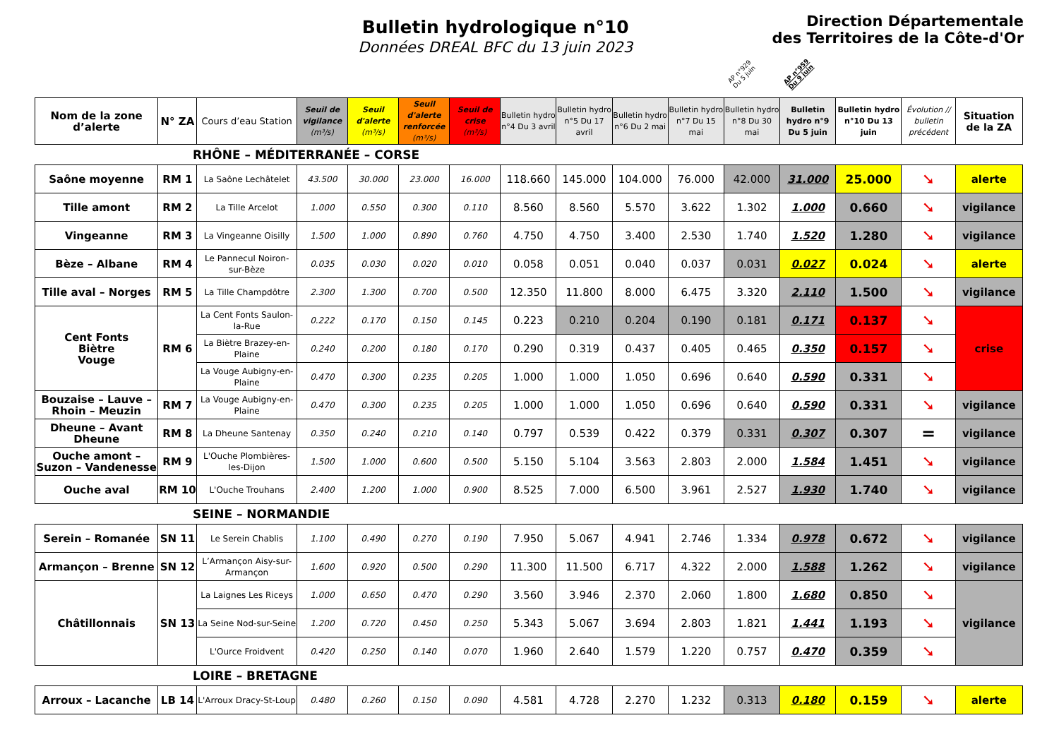Bulletin hydrologique n°10
Données DREAL BFC du 13 juin 2023
Direction Départementale
des Territoires de la Côte-d'Or
AP n°929
Du 5 juin
AP n°959
Du 9 juin
| Nom de la zone d’alerte | N° ZA | Cours d’eau Station | Seuil de vigilance (m³/s) | Seuil d'alerte (m³/s) | Seuil d'alerte renforcée (m³/s) | Seuil de crise (m³/s) | Bulletin hydro n°4 Du 3 avril | Bulletin hydro n°5 Du 17 avril | Bulletin hydro n°6 Du 2 mai | Bulletin hydro n°7 Du 15 mai | Bulletin hydro n°8 Du 30 mai | Bulletin hydro n°9 Du 5 juin | Bulletin hydro n°10 Du 13 juin | Évolution // bulletin précédent | Situation de la ZA |
| --- | --- | --- | --- | --- | --- | --- | --- | --- | --- | --- | --- | --- | --- | --- | --- |
RHÔNE – MÉDITERRANÉE – CORSE
| Saône moyenne | RM 1 | La Saône Lechâtelet | 43.500 | 30.000 | 23.000 | 16.000 | 118.660 | 145.000 | 104.000 | 76.000 | 42.000 | 31.000 | 25.000 | ➘ | alerte |
| Tille amont | RM 2 | La Tille Arcelot | 1.000 | 0.550 | 0.300 | 0.110 | 8.560 | 8.560 | 5.570 | 3.622 | 1.302 | 1.000 | 0.660 | ➘ | vigilance |
| Vingeanne | RM 3 | La Vingeanne Oisilly | 1.500 | 1.000 | 0.890 | 0.760 | 4.750 | 4.750 | 3.400 | 2.530 | 1.740 | 1.520 | 1.280 | ➘ | vigilance |
| Bèze – Albane | RM 4 | Le Pannecul Noiron-sur-Bèze | 0.035 | 0.030 | 0.020 | 0.010 | 0.058 | 0.051 | 0.040 | 0.037 | 0.031 | 0.027 | 0.024 | ➘ | alerte |
| Tille aval – Norges | RM 5 | La Tille Champdôtre | 2.300 | 1.300 | 0.700 | 0.500 | 12.350 | 11.800 | 8.000 | 6.475 | 3.320 | 2.110 | 1.500 | ➘ | vigilance |
| Cent Fonts Biètre Vouge | RM 6 | La Cent Fonts Saulon-la-Rue | 0.222 | 0.170 | 0.150 | 0.145 | 0.223 | 0.210 | 0.204 | 0.190 | 0.181 | 0.171 | 0.137 | ➘ | crise |
| | | La Biètre Brazey-en-Plaine | 0.240 | 0.200 | 0.180 | 0.170 | 0.290 | 0.319 | 0.437 | 0.405 | 0.465 | 0.350 | 0.157 | ➘ | |
| | | La Vouge Aubigny-en-Plaine | 0.470 | 0.300 | 0.235 | 0.205 | 1.000 | 1.000 | 1.050 | 0.696 | 0.640 | 0.590 | 0.331 | ➘ | |
| Bouzaise – Lauve – Rhoin – Meuzin | RM 7 | La Vouge Aubigny-en-Plaine | 0.470 | 0.300 | 0.235 | 0.205 | 1.000 | 1.000 | 1.050 | 0.696 | 0.640 | 0.590 | 0.331 | ➘ | vigilance |
| Dheune – Avant Dheune | RM 8 | La Dheune Santenay | 0.350 | 0.240 | 0.210 | 0.140 | 0.797 | 0.539 | 0.422 | 0.379 | 0.331 | 0.307 | 0.307 | = | vigilance |
| Ouche amont – Suzon – Vandenesse | RM 9 | L'Ouche Plombières-les-Dijon | 1.500 | 1.000 | 0.600 | 0.500 | 5.150 | 5.104 | 3.563 | 2.803 | 2.000 | 1.584 | 1.451 | ➘ | vigilance |
| Ouche aval | RM 10 | L'Ouche Trouhans | 2.400 | 1.200 | 1.000 | 0.900 | 8.525 | 7.000 | 6.500 | 3.961 | 2.527 | 1.930 | 1.740 | ➘ | vigilance |
SEINE – NORMANDIE
| Serein – Romanée | SN 11 | Le Serein Chablis | 1.100 | 0.490 | 0.270 | 0.190 | 7.950 | 5.067 | 4.941 | 2.746 | 1.334 | 0.978 | 0.672 | ➘ | vigilance |
| Armançon – Brenne | SN 12 | L’Armançon Aisy-sur-Armançon | 1.600 | 0.920 | 0.500 | 0.290 | 11.300 | 11.500 | 6.717 | 4.322 | 2.000 | 1.588 | 1.262 | ➘ | vigilance |
| Châtillonnais | SN 13 | La Laignes Les Riceys | 1.000 | 0.650 | 0.470 | 0.290 | 3.560 | 3.946 | 2.370 | 2.060 | 1.800 | 1.680 | 0.850 | ➘ | vigilance |
| | | La Seine Nod-sur-Seine | 1.200 | 0.720 | 0.450 | 0.250 | 5.343 | 5.067 | 3.694 | 2.803 | 1.821 | 1.441 | 1.193 | ➘ | |
| | | L'Ource Froidvent | 0.420 | 0.250 | 0.140 | 0.070 | 1.960 | 2.640 | 1.579 | 1.220 | 0.757 | 0.470 | 0.359 | ➘ | |
LOIRE – BRETAGNE
| Arroux – Lacanche | LB 14 | L'Arroux Dracy-St-Loup | 0.480 | 0.260 | 0.150 | 0.090 | 4.581 | 4.728 | 2.270 | 1.232 | 0.313 | 0.180 | 0.159 | ➘ | alerte |